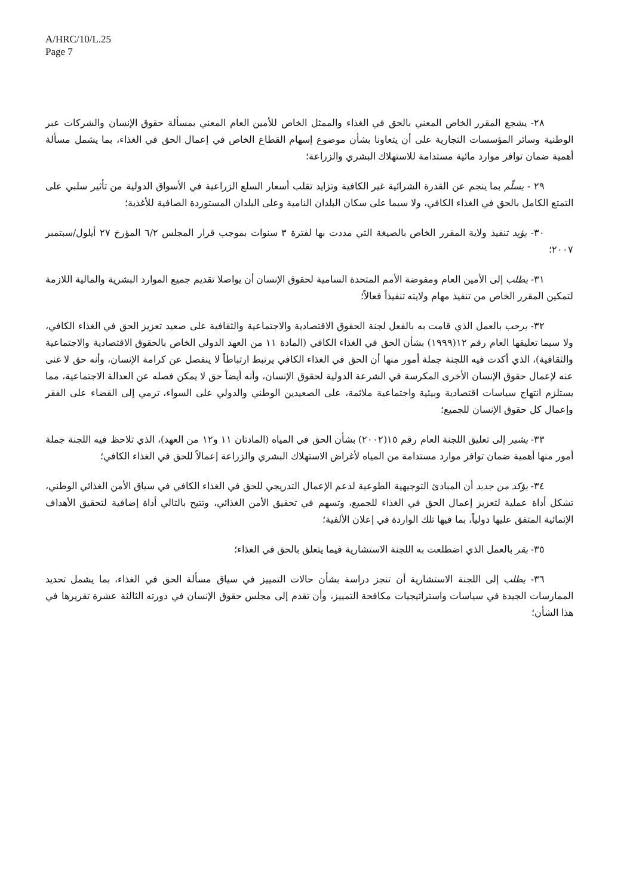A/HRC/10/L.25
Page 7
٢٨- يشجع المقرر الخاص المعني بالحق في الغذاء والممثل الخاص للأمين العام المعني بمسألة حقوق الإنسان والشركات عبر الوطنية وسائر المؤسسات التجارية على أن يتعاونا بشأن موضوع إسهام القطاع الخاص في إعمال الحق في الغذاء، بما يشمل مسألة أهمية ضمان توافر موارد مائية مستدامة للاستهلاك البشري والزراعة؛
٢٩ - يسلّم بما ينجم عن القدرة الشرائية غير الكافية وتزايد تقلب أسعار السلع الزراعية في الأسواق الدولية من تأثير سلبي على التمتع الكامل بالحق في الغذاء الكافي، ولا سيما على سكان البلدان النامية وعلى البلدان المستوردة الصافية للأغذية؛
٣٠- يؤيد تنفيذ ولاية المقرر الخاص بالصيغة التي مددت بها لفترة ٣ سنوات بموجب قرار المجلس ٦/٢ المؤرخ ٢٧ أيلول/سبتمبر ٢٠٠٧؛
٣١- يطلب إلى الأمين العام ومفوضة الأمم المتحدة السامية لحقوق الإنسان أن يواصلا تقديم جميع الموارد البشرية والمالية اللازمة لتمكين المقرر الخاص من تنفيذ مهام ولايته تنفيذاً فعالاً؛
٣٢- يرحب بالعمل الذي قامت به بالفعل لجنة الحقوق الاقتصادية والاجتماعية والثقافية على صعيد تعزيز الحق في الغذاء الكافي، ولا سيما تعليقها العام رقم ١٢(١٩٩٩) بشأن الحق في الغذاء الكافي (المادة ١١ من العهد الدولي الخاص بالحقوق الاقتصادية والاجتماعية والثقافية)، الذي أكدت فيه اللجنة جملة أمور منها أن الحق في الغذاء الكافي يرتبط ارتباطاً لا ينفصل عن كرامة الإنسان، وأنه حق لا غنى عنه لإعمال حقوق الإنسان الأخرى المكرسة في الشرعة الدولية لحقوق الإنسان، وأنه أيضاً حق لا يمكن فصله عن العدالة الاجتماعية، مما يستلزم انتهاج سياسات اقتصادية وبيئية واجتماعية ملائمة، على الصعيدين الوطني والدولي على السواء، ترمي إلى القضاء على الفقر وإعمال كل حقوق الإنسان للجميع؛
٣٣- يشير إلى تعليق اللجنة العام رقم ١٥(٢٠٠٢) بشأن الحق في المياه (المادتان ١١ و١٢ من العهد)، الذي تلاحظ فيه اللجنة جملة أمور منها أهمية ضمان توافر موارد مستدامة من المياه لأغراض الاستهلاك البشري والزراعة إعمالاً للحق في الغذاء الكافي؛
٣٤- يؤكد من جديد أن المبادئ التوجيهية الطوعية لدعم الإعمال التدريجي للحق في الغذاء الكافي في سياق الأمن الغذائي الوطني، تشكل أداة عملية لتعزيز إعمال الحق في الغذاء للجميع، وتسهم في تحقيق الأمن الغذائي، وتتيح بالتالي أداة إضافية لتحقيق الأهداف الإنمائية المتفق عليها دولياً، بما فيها تلك الواردة في إعلان الألفية؛
٣٥- يقر بالعمل الذي اضطلعت به اللجنة الاستشارية فيما يتعلق بالحق في الغذاء؛
٣٦- يطلب إلى اللجنة الاستشارية أن تنجز دراسة بشأن حالات التمييز في سياق مسألة الحق في الغذاء، بما يشمل تحديد الممارسات الجيدة في سياسات واستراتيجيات مكافحة التمييز، وأن تقدم إلى مجلس حقوق الإنسان في دورته الثالثة عشرة تقريرها في هذا الشأن؛